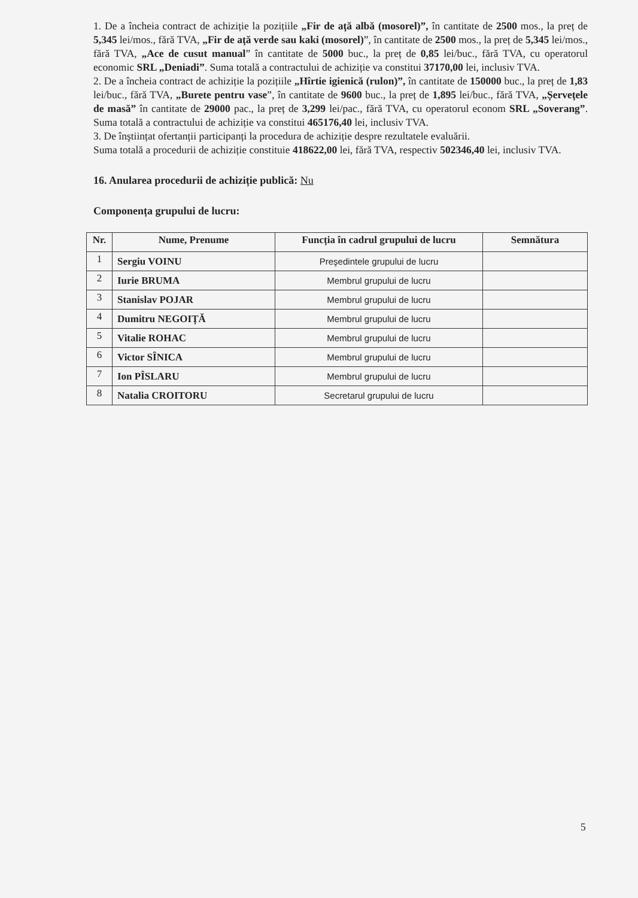1. De a încheia contract de achiziție la pozițiile „Fir de ață albă (mosorel)”, în cantitate de 2500 mos., la preț de 5,345 lei/mos., fără TVA, „Fir de ață verde sau kaki (mosorel)”, în cantitate de 2500 mos., la preț de 5,345 lei/mos., fără TVA, „Ace de cusut manual” în cantitate de 5000 buc., la preț de 0,85 lei/buc., fără TVA, cu operatorul economic SRL „Deniadi”. Suma totală a contractului de achiziție va constitui 37170,00 lei, inclusiv TVA.
2. De a încheia contract de achiziție la pozițiile „Hîrtie igienică (rulon)”, în cantitate de 150000 buc., la preț de 1,83 lei/buc., fără TVA, „Burete pentru vase”, în cantitate de 9600 buc., la preț de 1,895 lei/buc., fără TVA, „Șervețele de masă” în cantitate de 29000 pac., la preț de 3,299 lei/pac., fără TVA, cu operatorul econom SRL „Soverang”. Suma totală a contractului de achiziție va constitui 465176,40 lei, inclusiv TVA.
3. De înştiințat ofertanții participanți la procedura de achiziție despre rezultatele evaluării.
Suma totală a procedurii de achiziție constituie 418622,00 lei, fără TVA, respectiv 502346,40 lei, inclusiv TVA.
16. Anularea procedurii de achiziție publică: Nu
Componența grupului de lucru:
| Nr. | Nume, Prenume | Funcția în cadrul grupului de lucru | Semnătura |
| --- | --- | --- | --- |
| 1 | Sergiu VOINU | Preşedintele grupului de lucru | |
| 2 | Iurie BRUMA | Membrul grupului de lucru | |
| 3 | Stanislav POJAR | Membrul grupului de lucru | |
| 4 | Dumitru NEGOIȚĂ | Membrul grupului de lucru | |
| 5 | Vitalie ROHAC | Membrul grupului de lucru | |
| 6 | Victor SÎNICA | Membrul grupului de lucru | |
| 7 | Ion PÎSLARU | Membrul grupului de lucru | |
| 8 | Natalia CROITORU | Secretarul grupului de lucru | |
5